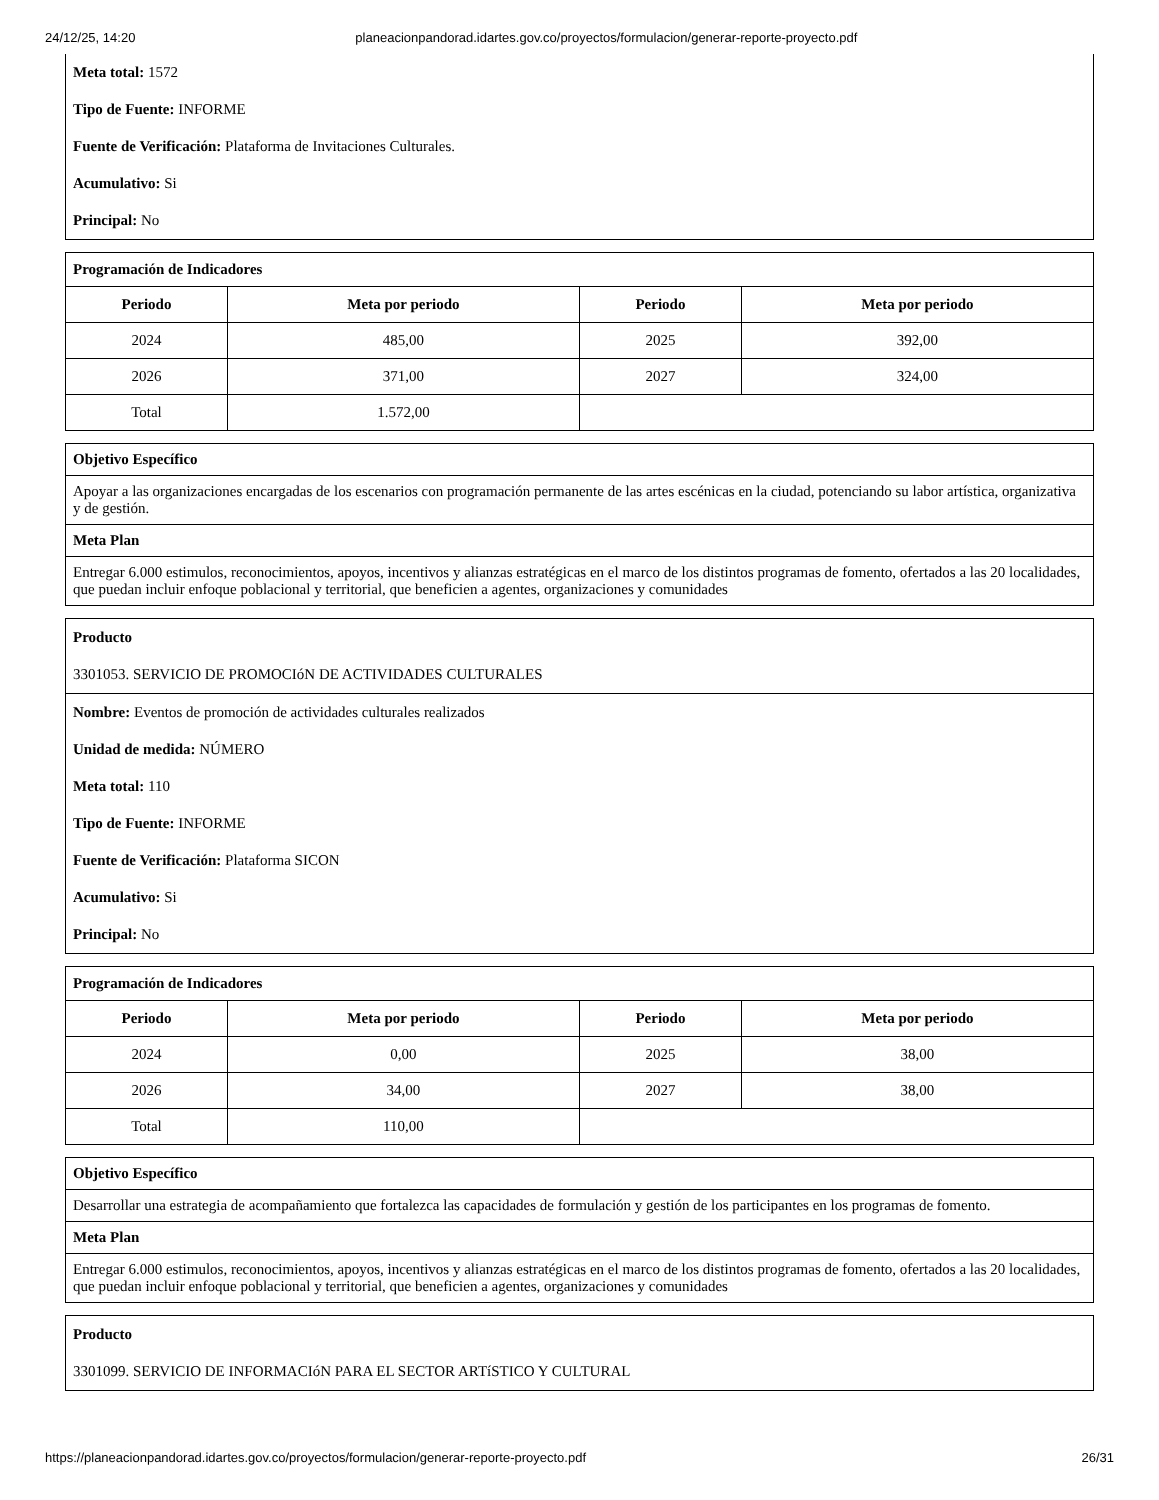24/12/25, 14:20 planeacionpandorad.idartes.gov.co/proyectos/formulacion/generar-reporte-proyecto.pdf
Meta total: 1572
Tipo de Fuente: INFORME
Fuente de Verificación: Plataforma de Invitaciones Culturales.
Acumulativo: Si
Principal: No
| Programación de Indicadores | | | |
| --- | --- | --- | --- |
| Periodo | Meta por periodo | Periodo | Meta por periodo |
| 2024 | 485,00 | 2025 | 392,00 |
| 2026 | 371,00 | 2027 | 324,00 |
| Total | 1.572,00 | | |
Objetivo Específico
Apoyar a las organizaciones encargadas de los escenarios con programación permanente de las artes escénicas en la ciudad, potenciando su labor artística, organizativa y de gestión.
Meta Plan
Entregar 6.000 estimulos, reconocimientos, apoyos, incentivos y alianzas estratégicas en el marco de los distintos programas de fomento, ofertados a las 20 localidades, que puedan incluir enfoque poblacional y territorial, que beneficien a agentes, organizaciones y comunidades
Producto
3301053. SERVICIO DE PROMOCIóN DE ACTIVIDADES CULTURALES
Nombre: Eventos de promoción de actividades culturales realizados
Unidad de medida: NÚMERO
Meta total: 110
Tipo de Fuente: INFORME
Fuente de Verificación: Plataforma SICON
Acumulativo: Si
Principal: No
| Programación de Indicadores | | | |
| --- | --- | --- | --- |
| Periodo | Meta por periodo | Periodo | Meta por periodo |
| 2024 | 0,00 | 2025 | 38,00 |
| 2026 | 34,00 | 2027 | 38,00 |
| Total | 110,00 | | |
Objetivo Específico
Desarrollar una estrategia de acompañamiento que fortalezca las capacidades de formulación y gestión de los participantes en los programas de fomento.
Meta Plan
Entregar 6.000 estimulos, reconocimientos, apoyos, incentivos y alianzas estratégicas en el marco de los distintos programas de fomento, ofertados a las 20 localidades, que puedan incluir enfoque poblacional y territorial, que beneficien a agentes, organizaciones y comunidades
Producto
3301099. SERVICIO DE INFORMACIóN PARA EL SECTOR ARTíSTICO Y CULTURAL
https://planeacionpandorad.idartes.gov.co/proyectos/formulacion/generar-reporte-proyecto.pdf 26/31